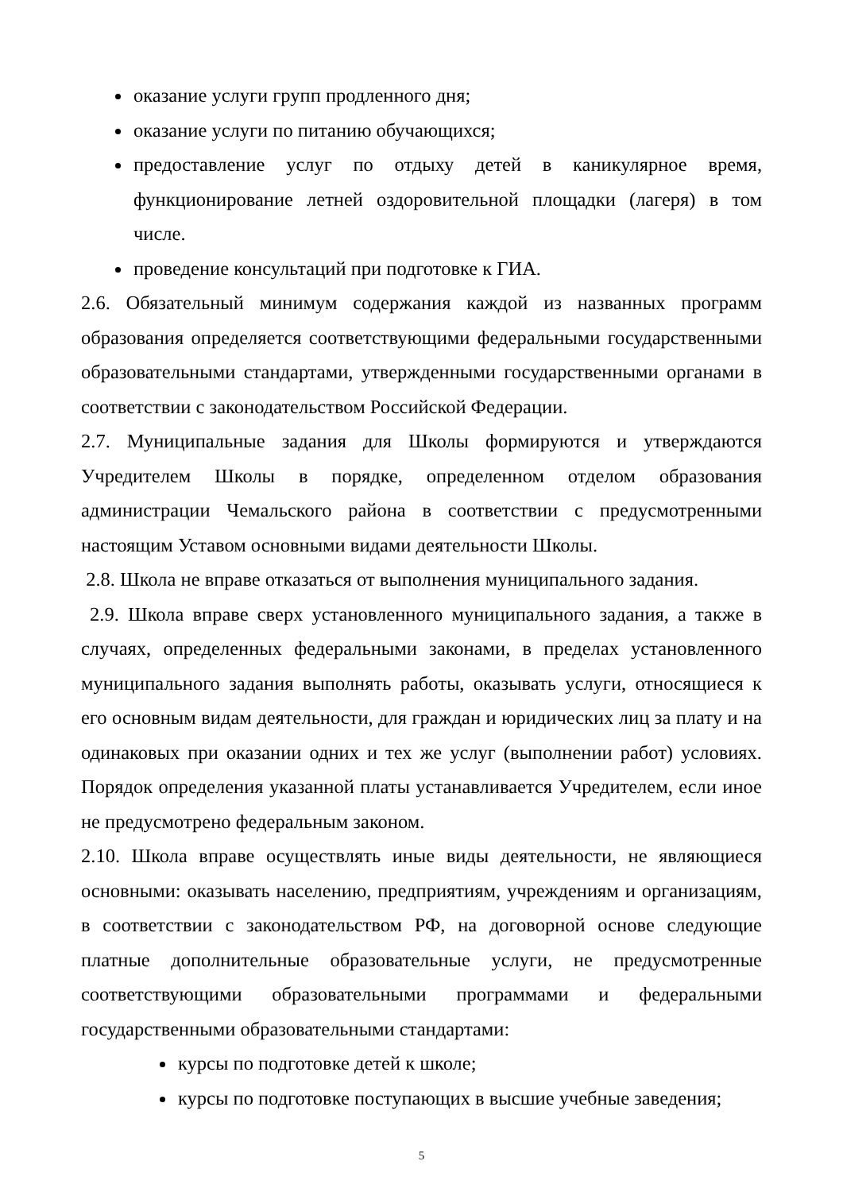оказание услуги групп продленного дня;
оказание услуги по питанию обучающихся;
предоставление услуг по отдыху детей в каникулярное время, функционирование летней оздоровительной площадки (лагеря) в том числе.
проведение консультаций при подготовке к ГИА.
2.6. Обязательный минимум содержания каждой из названных программ образования определяется соответствующими федеральными государственными образовательными стандартами, утвержденными государственными органами в соответствии с законодательством Российской Федерации.
2.7. Муниципальные задания для Школы формируются и утверждаются Учредителем Школы в порядке, определенном отделом образования администрации Чемальского района в соответствии с предусмотренными настоящим Уставом основными видами деятельности Школы.
2.8. Школа не вправе отказаться от выполнения муниципального задания.
2.9. Школа вправе сверх установленного муниципального задания, а также в случаях, определенных федеральными законами, в пределах установленного муниципального задания выполнять работы, оказывать услуги, относящиеся к его основным видам деятельности, для граждан и юридических лиц за плату и на одинаковых при оказании одних и тех же услуг (выполнении работ) условиях. Порядок определения указанной платы устанавливается Учредителем, если иное не предусмотрено федеральным законом.
2.10. Школа вправе осуществлять иные виды деятельности, не являющиеся основными: оказывать населению, предприятиям, учреждениям и организациям, в соответствии с законодательством РФ, на договорной основе следующие платные дополнительные образовательные услуги, не предусмотренные соответствующими образовательными программами и федеральными государственными образовательными стандартами:
курсы по подготовке детей к школе;
курсы по подготовке поступающих в высшие учебные заведения;
5